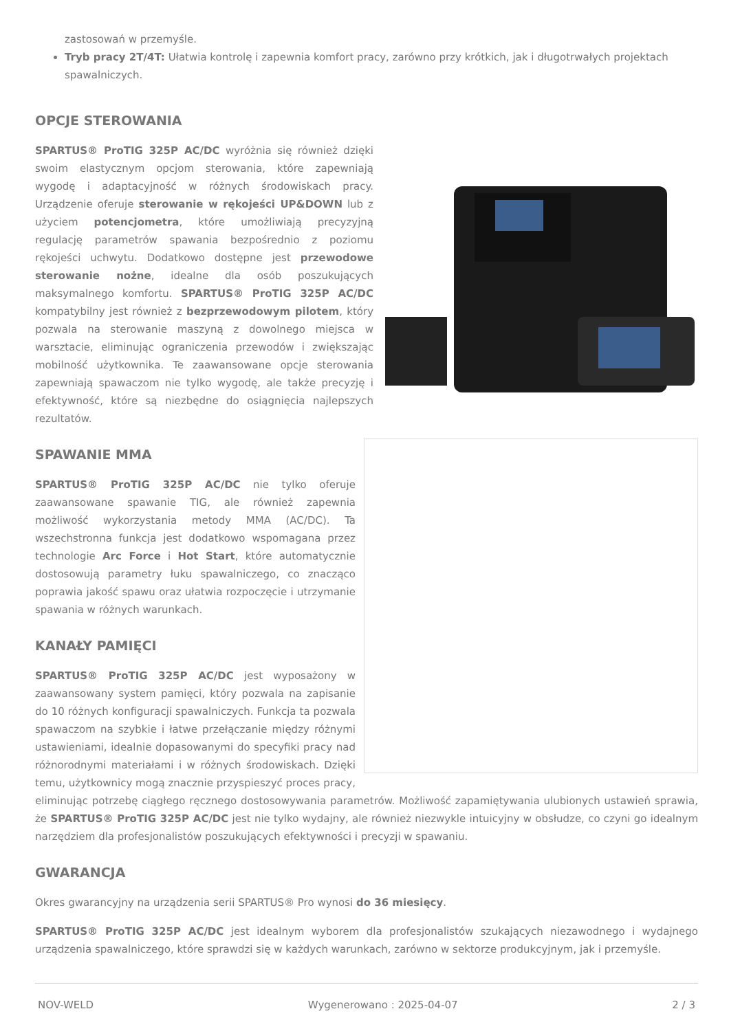zastosowań w przemyśle.
Tryb pracy 2T/4T: Ułatwia kontrolę i zapewnia komfort pracy, zarówno przy krótkich, jak i długotrwałych projektach spawalniczych.
OPCJE STEROWANIA
SPARTUS® ProTIG 325P AC/DC wyróżnia się również dzięki swoim elastycznym opcjom sterowania, które zapewniają wygodę i adaptacyjność w różnych środowiskach pracy. Urządzenie oferuje sterowanie w rękojeści UP&DOWN lub z użyciem potencjometra, które umożliwiają precyzyjną regulację parametrów spawania bezpośrednio z poziomu rękojeści uchwytu. Dodatkowo dostępne jest przewodowe sterowanie nożne, idealne dla osób poszukujących maksymalnego komfortu. SPARTUS® ProTIG 325P AC/DC kompatybilny jest również z bezprzewodowym pilotem, który pozwala na sterowanie maszyną z dowolnego miejsca w warsztacie, eliminując ograniczenia przewodów i zwiększając mobilność użytkownika. Te zaawansowane opcje sterowania zapewniają spawaczom nie tylko wygodę, ale także precyzję i efektywność, które są niezbędne do osiągnięcia najlepszych rezultatów.
SPAWANIE MMA
SPARTUS® ProTIG 325P AC/DC nie tylko oferuje zaawansowane spawanie TIG, ale również zapewnia możliwość wykorzystania metody MMA (AC/DC). Ta wszechstronna funkcja jest dodatkowo wspomagana przez technologie Arc Force i Hot Start, które automatycznie dostosowują parametry łuku spawalniczego, co znacząco poprawia jakość spawu oraz ułatwia rozpoczęcie i utrzymanie spawania w różnych warunkach.
KANAŁY PAMIĘCI
SPARTUS® ProTIG 325P AC/DC jest wyposażony w zaawansowany system pamięci, który pozwala na zapisanie do 10 różnych konfiguracji spawalniczych. Funkcja ta pozwala spawaczom na szybkie i łatwe przełączanie między różnymi ustawieniami, idealnie dopasowanymi do specyfiki pracy nad różnorodnymi materiałami i w różnych środowiskach. Dzięki temu, użytkownicy mogą znacznie przyspieszyć proces pracy, eliminując potrzebę ciągłego ręcznego dostosowywania parametrów. Możliwość zapamiętywania ulubionych ustawień sprawia, że SPARTUS® ProTIG 325P AC/DC jest nie tylko wydajny, ale również niezwykle intuicyjny w obsłudze, co czyni go idealnym narzędziem dla profesjonalistów poszukujących efektywności i precyzji w spawaniu.
GWARANCJA
Okres gwarancyjny na urządzenia serii SPARTUS® Pro wynosi do 36 miesięcy.
SPARTUS® ProTIG 325P AC/DC jest idealnym wyborem dla profesjonalistów szukających niezawodnego i wydajnego urządzenia spawalniczego, które sprawdzi się w każdych warunkach, zarówno w sektorze produkcyjnym, jak i przemyśle.
NOV-WELD Wygenerowano : 2025-04-07 2 / 3